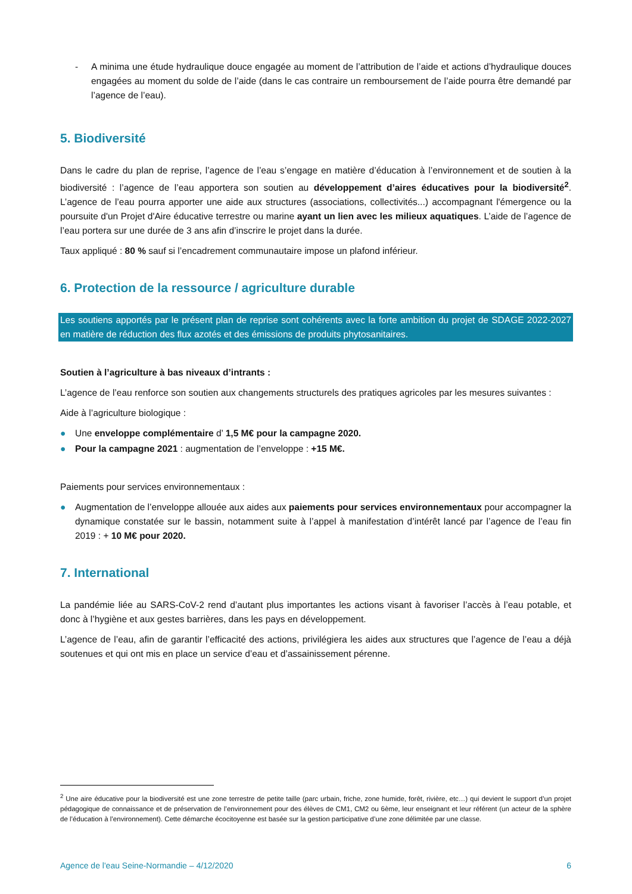- A minima une étude hydraulique douce engagée au moment de l’attribution de l’aide et actions d’hydraulique douces engagées au moment du solde de l’aide (dans le cas contraire un remboursement de l’aide pourra être demandé par l’agence de l’eau).
5. Biodiversité
Dans le cadre du plan de reprise, l’agence de l’eau s’engage en matière d’éducation à l’environnement et de soutien à la biodiversité : l’agence de l’eau apportera son soutien au développement d’aires éducatives pour la biodiversité<sup>2</sup>. L’agence de l’eau pourra apporter une aide aux structures (associations, collectivités...) accompagnant l'émergence ou la poursuite d'un Projet d'Aire éducative terrestre ou marine ayant un lien avec les milieux aquatiques. L’aide de l’agence de l’eau portera sur une durée de 3 ans afin d’inscrire le projet dans la durée.
Taux appliqué : 80 % sauf si l’encadrement communautaire impose un plafond inférieur.
6. Protection de la ressource / agriculture durable
Les soutiens apportés par le présent plan de reprise sont cohérents avec la forte ambition du projet de SDAGE 2022-2027 en matière de réduction des flux azotés et des émissions de produits phytosanitaires.
Soutien à l’agriculture à bas niveaux d’intrants :
L’agence de l’eau renforce son soutien aux changements structurels des pratiques agricoles par les mesures suivantes :
Aide à l’agriculture biologique :
● Une enveloppe complémentaire d’ 1,5 M€ pour la campagne 2020.
● Pour la campagne 2021 : augmentation de l’enveloppe : +15 M€.
Paiements pour services environnementaux :
● Augmentation de l’enveloppe allouée aux aides aux paiements pour services environnementaux pour accompagner la dynamique constatée sur le bassin, notamment suite à l’appel à manifestation d’intérêt lancé par l’agence de l’eau fin 2019 : + 10 M€ pour 2020.
7. International
La pandémie liée au SARS-CoV-2 rend d’autant plus importantes les actions visant à favoriser l’accès à l’eau potable, et donc à l’hygiène et aux gestes barrières, dans les pays en développement.
L’agence de l’eau, afin de garantir l’efficacité des actions, privilégiera les aides aux structures que l’agence de l’eau a déjà soutenues et qui ont mis en place un service d’eau et d’assainissement pérenne.
<sup>2</sup> Une aire éducative pour la biodiversité est une zone terrestre de petite taille (parc urbain, friche, zone humide, forêt, rivière, etc…) qui devient le support d’un projet pédagogique de connaissance et de préservation de l’environnement pour des élèves de CM1, CM2 ou 6ème, leur enseignant et leur référent (un acteur de la sphère de l’éducation à l’environnement). Cette démarche écocitoyenne est basée sur la gestion participative d’une zone délimitée par une classe.
Agence de l'eau Seine-Normandie – 4/12/2020 6